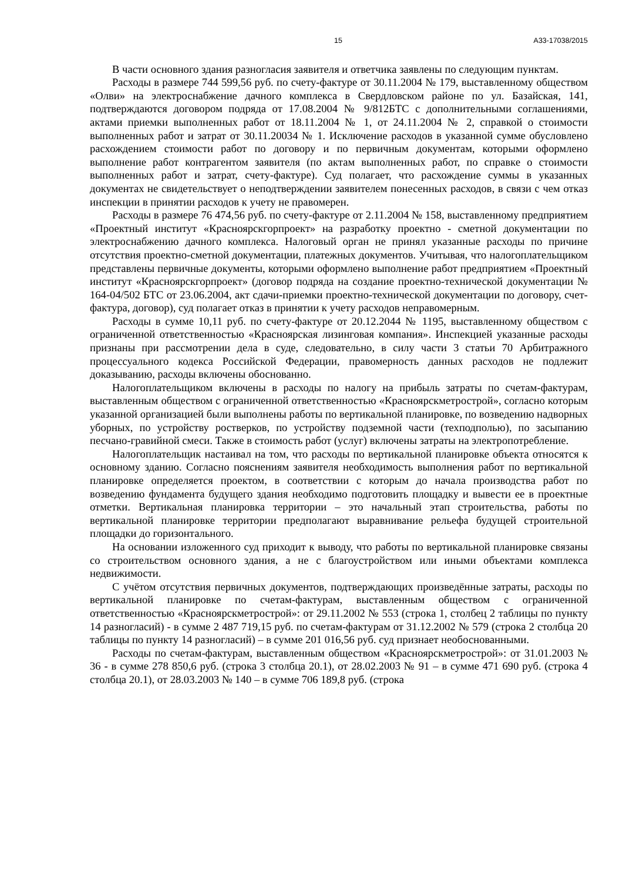15 А33-17038/2015
В части основного здания разногласия заявителя и ответчика заявлены по следующим пунктам.
Расходы в размере 744 599,56 руб. по счету-фактуре от 30.11.2004 № 179, выставленному обществом «Олви» на электроснабжение дачного комплекса в Свердловском районе по ул. Базайская, 141, подтверждаются договором подряда от 17.08.2004 № 9/812БТС с дополнительными соглашениями, актами приемки выполненных работ от 18.11.2004 № 1, от 24.11.2004 № 2, справкой о стоимости выполненных работ и затрат от 30.11.20034 № 1. Исключение расходов в указанной сумме обусловлено расхождением стоимости работ по договору и по первичным документам, которыми оформлено выполнение работ контрагентом заявителя (по актам выполненных работ, по справке о стоимости выполненных работ и затрат, счету-фактуре). Суд полагает, что расхождение суммы в указанных документах не свидетельствует о неподтверждении заявителем понесенных расходов, в связи с чем отказ инспекции в принятии расходов к учету не правомерен.
Расходы в размере 76 474,56 руб. по счету-фактуре от 2.11.2004 № 158, выставленному предприятием «Проектный институт «Красноярскгорпроект» на разработку проектно - сметной документации по электроснабжению дачного комплекса. Налоговый орган не принял указанные расходы по причине отсутствия проектно-сметной документации, платежных документов. Учитывая, что налогоплательщиком представлены первичные документы, которыми оформлено выполнение работ предприятием «Проектный институт «Красноярскгорпроект» (договор подряда на создание проектно-технической документации № 164-04/502 БТС от 23.06.2004, акт сдачи-приемки проектно-технической документации по договору, счет-фактура, договор), суд полагает отказ в принятии к учету расходов неправомерным.
Расходы в сумме 10,11 руб. по счету-фактуре от 20.12.2044 № 1195, выставленному обществом с ограниченной ответственностью «Красноярская лизинговая компания». Инспекцией указанные расходы признаны при рассмотрении дела в суде, следовательно, в силу части 3 статьи 70 Арбитражного процессуального кодекса Российской Федерации, правомерность данных расходов не подлежит доказыванию, расходы включены обоснованно.
Налогоплательщиком включены в расходы по налогу на прибыль затраты по счетам-фактурам, выставленным обществом с ограниченной ответственностью «Красноярскметрострой», согласно которым указанной организацией были выполнены работы по вертикальной планировке, по возведению надворных уборных, по устройству ростверков, по устройству подземной части (техподполью), по засыпанию песчано-гравийной смеси. Также в стоимость работ (услуг) включены затраты на электропотребление.
Налогоплательщик настаивал на том, что расходы по вертикальной планировке объекта относятся к основному зданию. Согласно пояснениям заявителя необходимость выполнения работ по вертикальной планировке определяется проектом, в соответствии с которым до начала производства работ по возведению фундамента будущего здания необходимо подготовить площадку и вывести ее в проектные отметки. Вертикальная планировка территории – это начальный этап строительства, работы по вертикальной планировке территории предполагают выравнивание рельефа будущей строительной площадки до горизонтального.
На основании изложенного суд приходит к выводу, что работы по вертикальной планировке связаны со строительством основного здания, а не с благоустройством или иными объектами комплекса недвижимости.
С учётом отсутствия первичных документов, подтверждающих произведённые затраты, расходы по вертикальной планировке по счетам-фактурам, выставленным обществом с ограниченной ответственностью «Красноярскметрострой»: от 29.11.2002 № 553 (строка 1, столбец 2 таблицы по пункту 14 разногласий) - в сумме 2 487 719,15 руб. по счетам-фактурам от 31.12.2002 № 579 (строка 2 столбца 20 таблицы по пункту 14 разногласий) – в сумме 201 016,56 руб. суд признает необоснованными.
Расходы по счетам-фактурам, выставленным обществом «Красноярскметрострой»: от 31.01.2003 № 36 - в сумме 278 850,6 руб. (строка 3 столбца 20.1), от 28.02.2003 № 91 – в сумме 471 690 руб. (строка 4 столбца 20.1), от 28.03.2003 № 140 – в сумме 706 189,8 руб. (строка